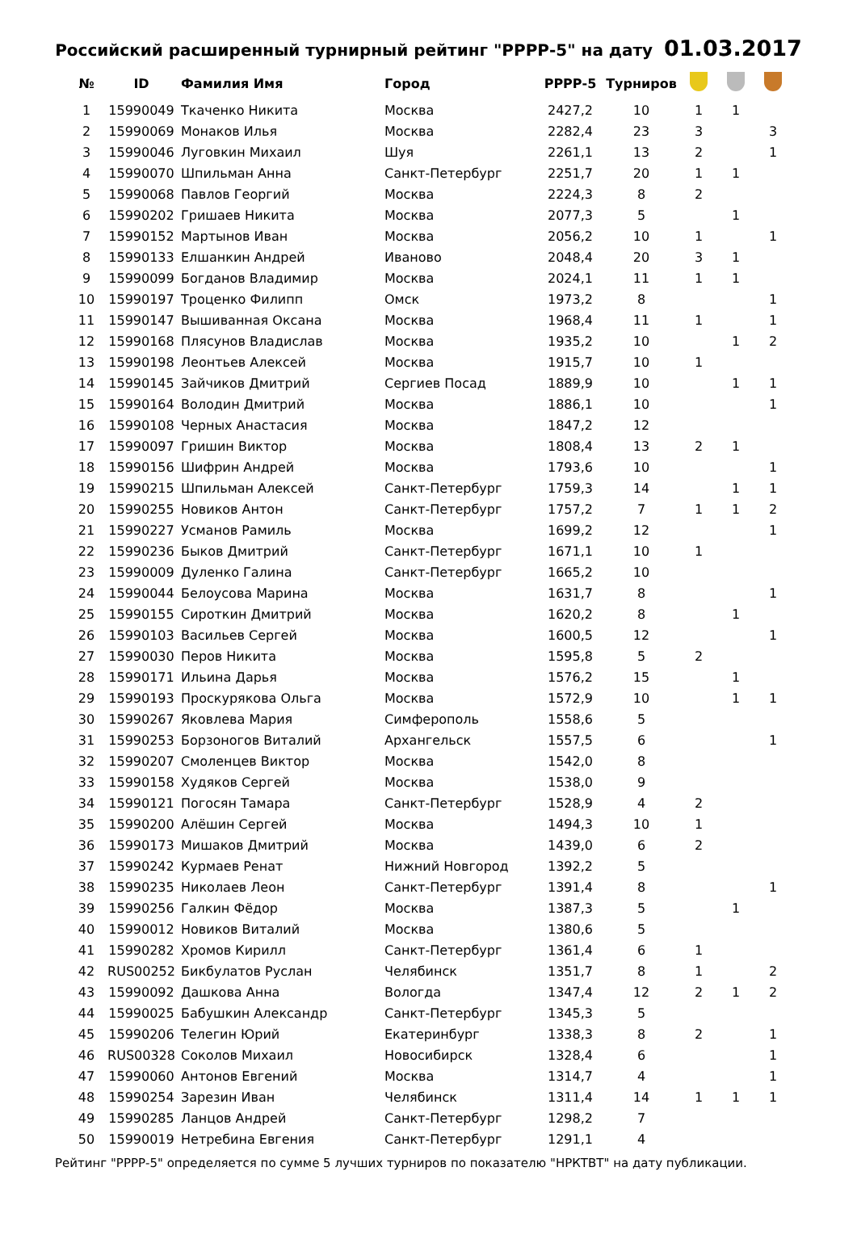Российский расширенный турнирный рейтинг "РРРР-5" на дату 01.03.2017
| № | ID | Фамилия Имя | Город | РРРР-5 | Турниров | | | |
| --- | --- | --- | --- | --- | --- | --- | --- | --- |
| 1 | 15990049 | Ткаченко Никита | Москва | 2427,2 | 10 | 1 | 1 | |
| 2 | 15990069 | Монаков Илья | Москва | 2282,4 | 23 | 3 | | 3 |
| 3 | 15990046 | Луговкин Михаил | Шуя | 2261,1 | 13 | 2 | | 1 |
| 4 | 15990070 | Шпильман Анна | Санкт-Петербург | 2251,7 | 20 | 1 | 1 | |
| 5 | 15990068 | Павлов Георгий | Москва | 2224,3 | 8 | 2 | | |
| 6 | 15990202 | Гришаев Никита | Москва | 2077,3 | 5 | | 1 | |
| 7 | 15990152 | Мартынов Иван | Москва | 2056,2 | 10 | 1 | | 1 |
| 8 | 15990133 | Елшанкин Андрей | Иваново | 2048,4 | 20 | 3 | 1 | |
| 9 | 15990099 | Богданов Владимир | Москва | 2024,1 | 11 | 1 | 1 | |
| 10 | 15990197 | Троценко Филипп | Омск | 1973,2 | 8 | | | 1 |
| 11 | 15990147 | Вышиванная Оксана | Москва | 1968,4 | 11 | 1 | | 1 |
| 12 | 15990168 | Плясунов Владислав | Москва | 1935,2 | 10 | | 1 | 2 |
| 13 | 15990198 | Леонтьев Алексей | Москва | 1915,7 | 10 | 1 | | |
| 14 | 15990145 | Зайчиков Дмитрий | Сергиев Посад | 1889,9 | 10 | | 1 | 1 |
| 15 | 15990164 | Володин Дмитрий | Москва | 1886,1 | 10 | | | 1 |
| 16 | 15990108 | Черных Анастасия | Москва | 1847,2 | 12 | | | |
| 17 | 15990097 | Гришин Виктор | Москва | 1808,4 | 13 | 2 | 1 | |
| 18 | 15990156 | Шифрин Андрей | Москва | 1793,6 | 10 | | | 1 |
| 19 | 15990215 | Шпильман Алексей | Санкт-Петербург | 1759,3 | 14 | | 1 | 1 |
| 20 | 15990255 | Новиков Антон | Санкт-Петербург | 1757,2 | 7 | 1 | 1 | 2 |
| 21 | 15990227 | Усманов Рамиль | Москва | 1699,2 | 12 | | | 1 |
| 22 | 15990236 | Быков Дмитрий | Санкт-Петербург | 1671,1 | 10 | 1 | | |
| 23 | 15990009 | Дуленко Галина | Санкт-Петербург | 1665,2 | 10 | | | |
| 24 | 15990044 | Белоусова Марина | Москва | 1631,7 | 8 | | | 1 |
| 25 | 15990155 | Сироткин Дмитрий | Москва | 1620,2 | 8 | | 1 | |
| 26 | 15990103 | Васильев Сергей | Москва | 1600,5 | 12 | | | 1 |
| 27 | 15990030 | Перов Никита | Москва | 1595,8 | 5 | 2 | | |
| 28 | 15990171 | Ильина Дарья | Москва | 1576,2 | 15 | | 1 | |
| 29 | 15990193 | Проскурякова Ольга | Москва | 1572,9 | 10 | | 1 | 1 |
| 30 | 15990267 | Яковлева Мария | Симферополь | 1558,6 | 5 | | | |
| 31 | 15990253 | Борзоногов Виталий | Архангельск | 1557,5 | 6 | | | 1 |
| 32 | 15990207 | Смоленцев Виктор | Москва | 1542,0 | 8 | | | |
| 33 | 15990158 | Худяков Сергей | Москва | 1538,0 | 9 | | | |
| 34 | 15990121 | Погосян Тамара | Санкт-Петербург | 1528,9 | 4 | 2 | | |
| 35 | 15990200 | Алёшин Сергей | Москва | 1494,3 | 10 | 1 | | |
| 36 | 15990173 | Мишаков Дмитрий | Москва | 1439,0 | 6 | 2 | | |
| 37 | 15990242 | Курмаев Ренат | Нижний Новгород | 1392,2 | 5 | | | |
| 38 | 15990235 | Николаев Леон | Санкт-Петербург | 1391,4 | 8 | | | 1 |
| 39 | 15990256 | Галкин Фёдор | Москва | 1387,3 | 5 | | 1 | |
| 40 | 15990012 | Новиков Виталий | Москва | 1380,6 | 5 | | | |
| 41 | 15990282 | Хромов Кирилл | Санкт-Петербург | 1361,4 | 6 | 1 | | |
| 42 | RUS00252 | Бикбулатов Руслан | Челябинск | 1351,7 | 8 | 1 | | 2 |
| 43 | 15990092 | Дашкова Анна | Вологда | 1347,4 | 12 | 2 | 1 | 2 |
| 44 | 15990025 | Бабушкин Александр | Санкт-Петербург | 1345,3 | 5 | | | |
| 45 | 15990206 | Телегин Юрий | Екатеринбург | 1338,3 | 8 | 2 | | 1 |
| 46 | RUS00328 | Соколов Михаил | Новосибирск | 1328,4 | 6 | | | 1 |
| 47 | 15990060 | Антонов Евгений | Москва | 1314,7 | 4 | | | 1 |
| 48 | 15990254 | Зарезин Иван | Челябинск | 1311,4 | 14 | 1 | 1 | 1 |
| 49 | 15990285 | Ланцов Андрей | Санкт-Петербург | 1298,2 | 7 | | | |
| 50 | 15990019 | Нетребина Евгения | Санкт-Петербург | 1291,1 | 4 | | | |
Рейтинг "РРРР-5" определяется по сумме 5 лучших турниров по показателю "НРКТВТ" на дату публикации.